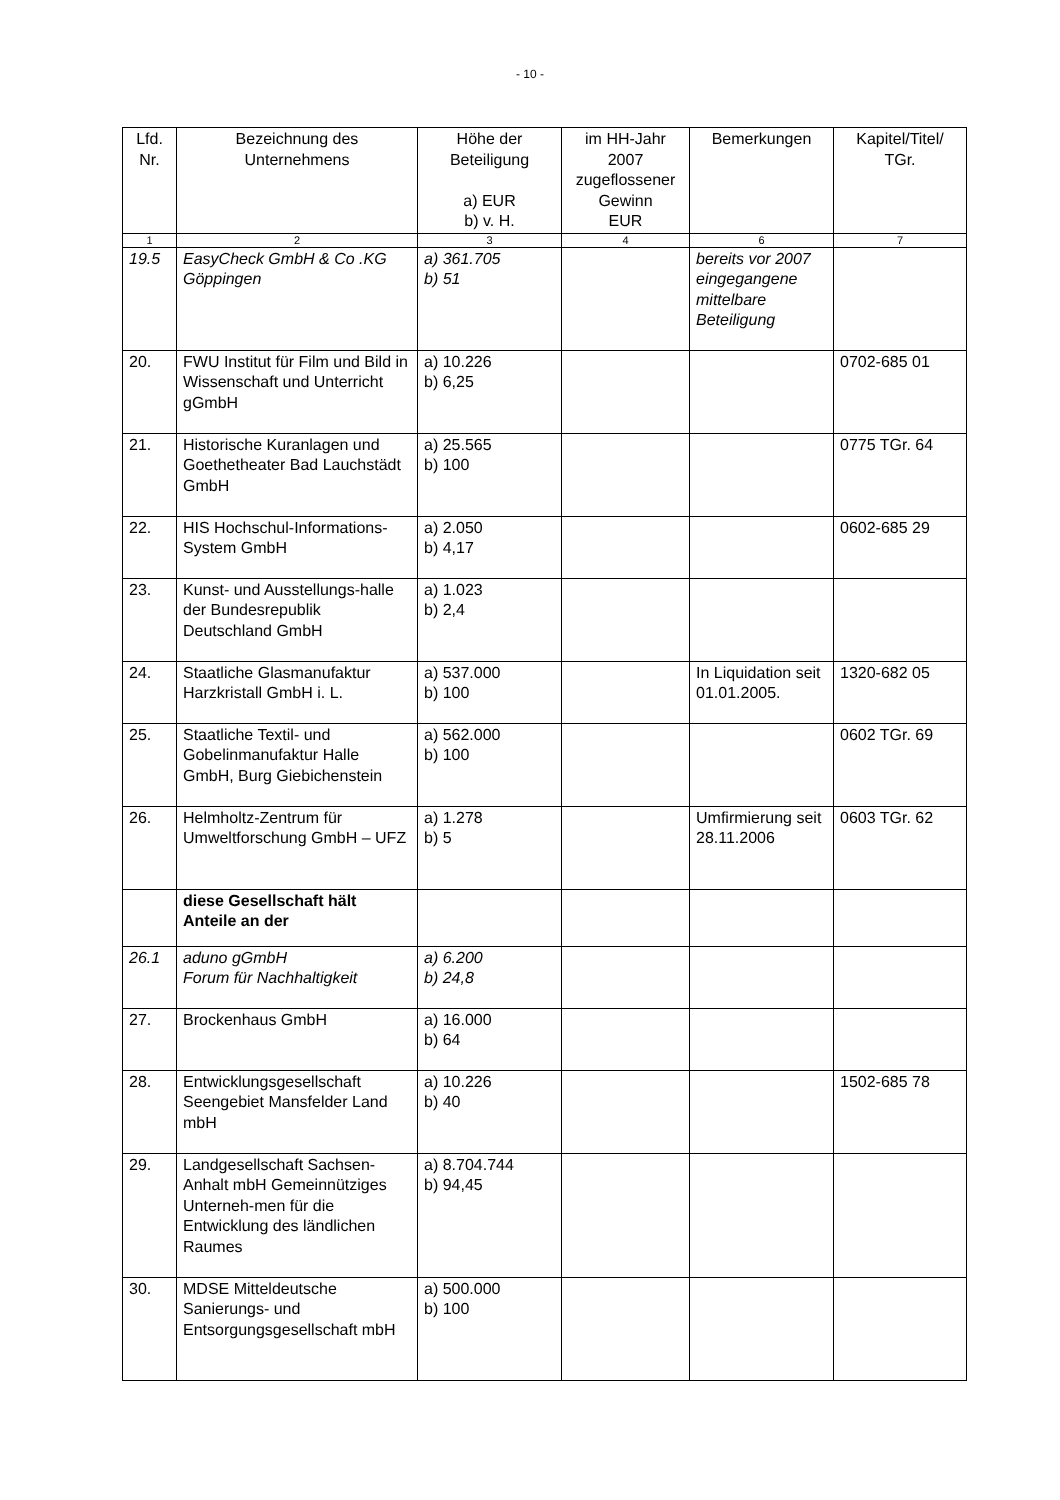- 10 -
| Lfd. Nr. | Bezeichnung des Unternehmens | Höhe der Beteiligung a) EUR b) v. H. | im HH-Jahr 2007 zugeflossener Gewinn EUR | Bemerkungen | Kapitel/Titel/ TGr. |
| --- | --- | --- | --- | --- | --- |
| 1 | 2 | 3 | 4 | 6 | 7 |
| 19.5 | EasyCheck GmbH & Co .KG Göppingen | a) 361.705 b) 51 | | bereits vor 2007 eingegangene mittelbare Beteiligung | |
| 20. | FWU Institut für Film und Bild in Wissenschaft und Unterricht gGmbH | a) 10.226 b) 6,25 | | | 0702-685 01 |
| 21. | Historische Kuranlagen und Goethetheater Bad Lauchstädt GmbH | a) 25.565 b) 100 | | | 0775 TGr. 64 |
| 22. | HIS Hochschul-Informations-System GmbH | a) 2.050 b) 4,17 | | | 0602-685 29 |
| 23. | Kunst- und Ausstellungs-halle der Bundesrepublik Deutschland GmbH | a) 1.023 b) 2,4 | | | |
| 24. | Staatliche Glasmanufaktur Harzkristall GmbH i. L. | a) 537.000 b) 100 | | In Liquidation seit 01.01.2005. | 1320-682 05 |
| 25. | Staatliche Textil- und Gobelinmanufaktur Halle GmbH, Burg Giebichenstein | a) 562.000 b) 100 | | | 0602 TGr. 69 |
| 26. | Helmholtz-Zentrum für Umweltforschung GmbH – UFZ | a) 1.278 b) 5 | | Umfirmierung seit 28.11.2006 | 0603 TGr. 62 |
| | diese Gesellschaft hält Anteile an der | | | | |
| 26.1 | aduno gGmbH Forum für Nachhaltigkeit | a) 6.200 b) 24,8 | | | |
| 27. | Brockenhaus GmbH | a) 16.000 b) 64 | | | |
| 28. | Entwicklungsgesellschaft Seengebiet Mansfelder Land mbH | a) 10.226 b) 40 | | | 1502-685 78 |
| 29. | Landgesellschaft Sachsen-Anhalt mbH Gemeinnütziges Unterneh-men für die Entwicklung des ländlichen Raumes | a) 8.704.744 b) 94,45 | | | |
| 30. | MDSE Mitteldeutsche Sanierungs- und Entsorgungsgesellschaft mbH | a) 500.000 b) 100 | | | |